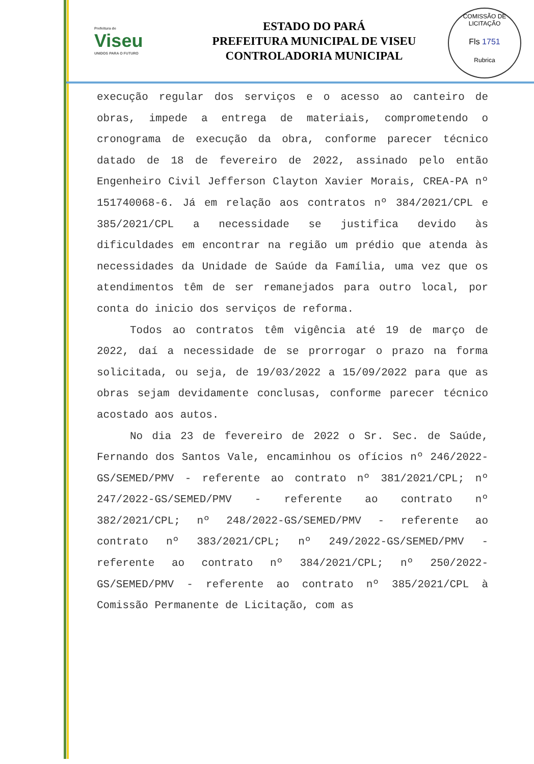COMISSÃO DE LICITAÇÃO
Fls 1751
Rubrica
Prefeitura de
Viseu
UNIDOS PARA O FUTURO
ESTADO DO PARÁ
PREFEITURA MUNICIPAL DE VISEU
CONTROLADORIA MUNICIPAL
execução regular dos serviços e o acesso ao canteiro de obras, impede a entrega de materiais, comprometendo o cronograma de execução da obra, conforme parecer técnico datado de 18 de fevereiro de 2022, assinado pelo então Engenheiro Civil Jefferson Clayton Xavier Morais, CREA-PA nº 151740068-6. Já em relação aos contratos nº 384/2021/CPL e 385/2021/CPL a necessidade se justifica devido às dificuldades em encontrar na região um prédio que atenda às necessidades da Unidade de Saúde da Família, uma vez que os atendimentos têm de ser remanejados para outro local, por conta do inicio dos serviços de reforma.
Todos ao contratos têm vigência até 19 de março de 2022, daí a necessidade de se prorrogar o prazo na forma solicitada, ou seja, de 19/03/2022 a 15/09/2022 para que as obras sejam devidamente conclusas, conforme parecer técnico acostado aos autos.
No dia 23 de fevereiro de 2022 o Sr. Sec. de Saúde, Fernando dos Santos Vale, encaminhou os ofícios nº 246/2022-GS/SEMED/PMV - referente ao contrato nº 381/2021/CPL; nº 247/2022-GS/SEMED/PMV - referente ao contrato nº 382/2021/CPL; nº 248/2022-GS/SEMED/PMV - referente ao contrato nº 383/2021/CPL; nº 249/2022-GS/SEMED/PMV - referente ao contrato nº 384/2021/CPL; nº 250/2022-GS/SEMED/PMV - referente ao contrato nº 385/2021/CPL à Comissão Permanente de Licitação, com as